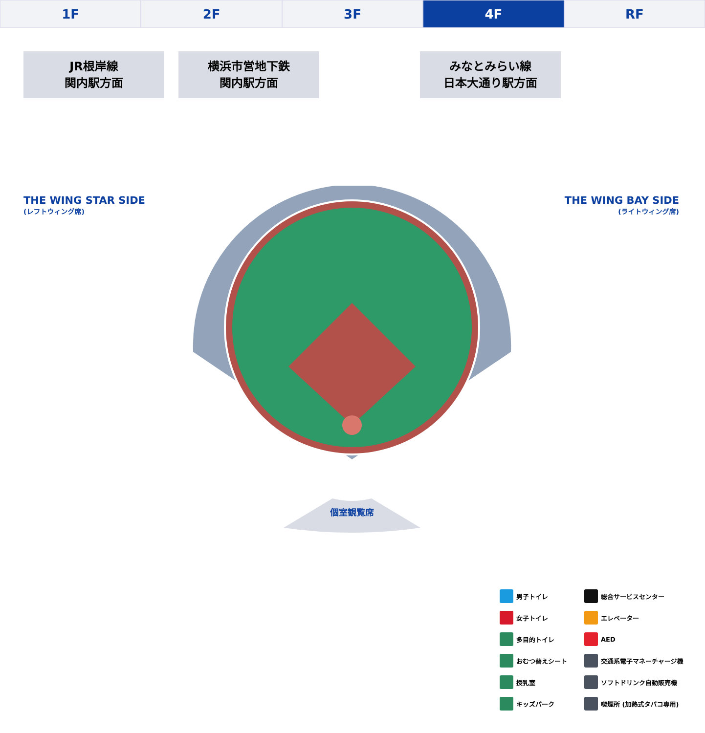1F 2F 3F 4F RF
JR根岸線
関内駅方面
横浜市営地下鉄
関内駅方面
みなとみらい線
日本大通り駅方面
THE WING STAR SIDE
(レフトウィング席)
THE WING BAY SIDE
(ライトウィング席)
個室観覧席
男子トイレ
総合サービスセンター
女子トイレ
エレベーター
多目的トイレ
AED
おむつ替えシート
交通系電子マネーチャージ機
授乳室
ソフトドリンク自動販売機
キッズパーク
喫煙所 (加熱式タバコ専用)